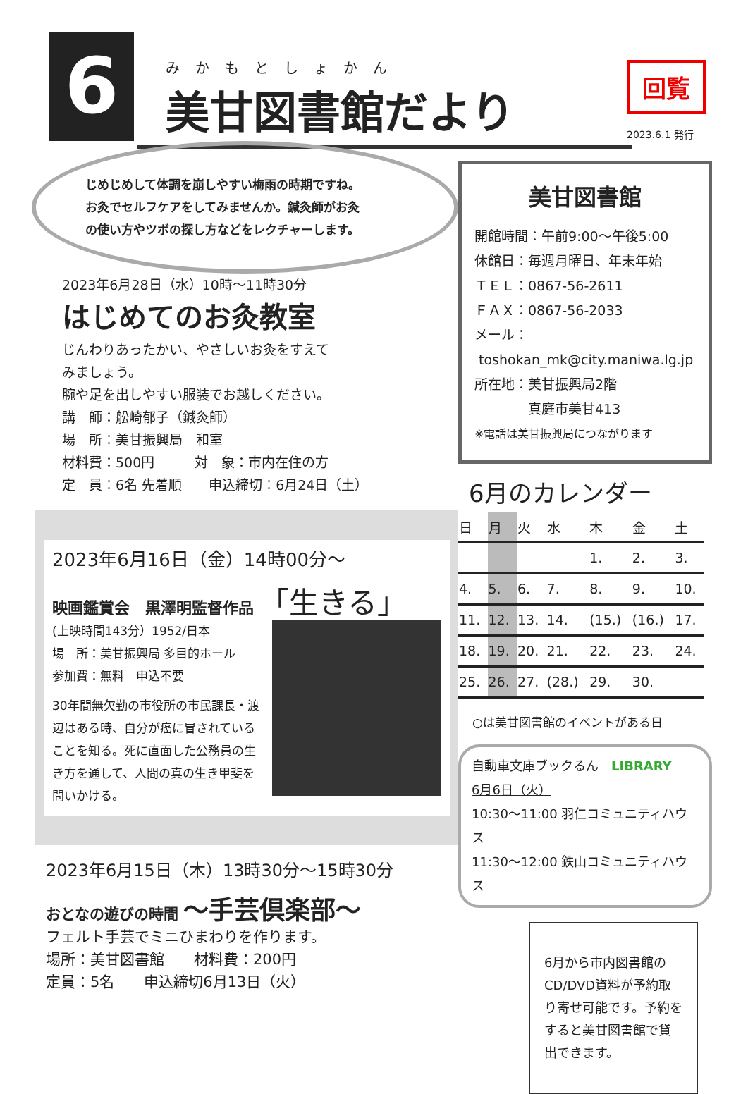6
みかもとしょかん
美甘図書館だより
回覧
2023.6.1 発行
じめじめして体調を崩しやすい梅雨の時期ですね。
お灸でセルフケアをしてみませんか。鍼灸師がお灸
の使い方やツボの探し方などをレクチャーします。
2023年6月28日（水）10時～11時30分
はじめてのお灸教室
じんわりあったかい、やさしいお灸をすえて
みましょう。
腕や足を出しやすい服装でお越しください。
講　師：舩崎郁子（鍼灸師）
場　所：美甘振興局　和室
材料費：500円　　　対　象：市内在住の方
定　員：6名 先着順　　申込締切：6月24日（土）
2023年6月16日（金）14時00分～
映画鑑賞会　黒澤明監督作品 「生きる」
(上映時間143分）1952/日本
場　所：美甘振興局 多目的ホール
参加費：無料　申込不要
30年間無欠勤の市役所の市民課長・渡辺はある時、自分が癌に冒されていることを知る。死に直面した公務員の生き方を通して、人間の真の生き甲斐を問いかける。
2023年6月15日（木）13時30分～15時30分
おとなの遊びの時間 ～手芸倶楽部～
フェルト手芸でミニひまわりを作ります。
場所：美甘図書館　　材料費：200円
定員：5名　　申込締切6月13日（火）
美甘図書館
開館時間：午前9:00～午後5:00
休館日：毎週月曜日、年末年始
ＴＥＬ：0867-56-2611
ＦＡＸ：0867-56-2033
メール：
toshokan_mk@city.maniwa.lg.jp
所在地：美甘振興局2階
　　　　真庭市美甘413
※電話は美甘振興局につながります
6月のカレンダー
| 日 | 月 | 火 | 水 | 木 | 金 | 土 |
| --- | --- | --- | --- | --- | --- | --- |
| | | | | 1. | 2. | 3. |
| 4. | 5. | 6. | 7. | 8. | 9. | 10. |
| 11. | 12. | 13. | 14. | (15.) | (16.) | 17. |
| 18. | 19. | 20. | 21. | 22. | 23. | 24. |
| 25. | 26. | 27. | (28.) | 29. | 30. | |
○は美甘図書館のイベントがある日
自動車文庫ブックるん　LIBRARY
6月6日（火）
10:30～11:00 羽仁コミュニティハウス
11:30～12:00 鉄山コミュニティハウス
6月から市内図書館のCD/DVD資料が予約取り寄せ可能です。予約をすると美甘図書館で貸出できます。